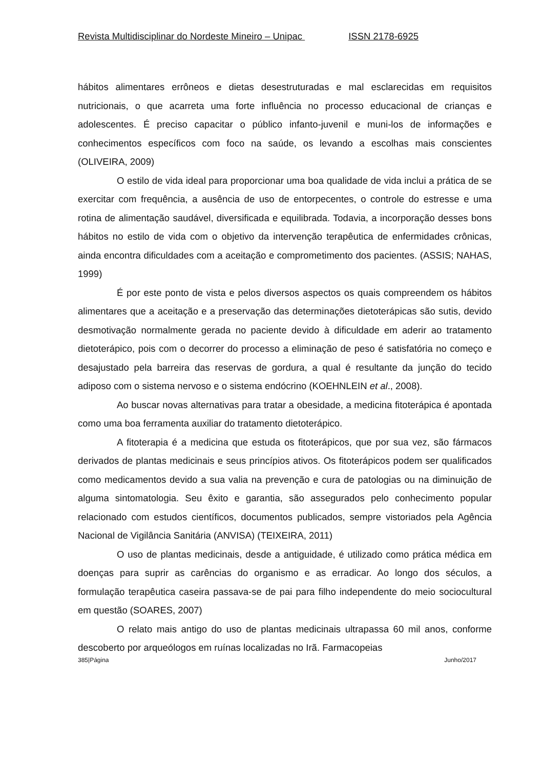Revista Multidisciplinar do Nordeste Mineiro – Unipac ISSN 2178-6925
hábitos alimentares errôneos e dietas desestruturadas e mal esclarecidas em requisitos nutricionais, o que acarreta uma forte influência no processo educacional de crianças e adolescentes. É preciso capacitar o público infanto-juvenil e muni-los de informações e conhecimentos específicos com foco na saúde, os levando a escolhas mais conscientes (OLIVEIRA, 2009)
O estilo de vida ideal para proporcionar uma boa qualidade de vida inclui a prática de se exercitar com frequência, a ausência de uso de entorpecentes, o controle do estresse e uma rotina de alimentação saudável, diversificada e equilibrada. Todavia, a incorporação desses bons hábitos no estilo de vida com o objetivo da intervenção terapêutica de enfermidades crônicas, ainda encontra dificuldades com a aceitação e comprometimento dos pacientes. (ASSIS; NAHAS, 1999)
É por este ponto de vista e pelos diversos aspectos os quais compreendem os hábitos alimentares que a aceitação e a preservação das determinações dietoterápicas são sutis, devido desmotivação normalmente gerada no paciente devido à dificuldade em aderir ao tratamento dietoterápico, pois com o decorrer do processo a eliminação de peso é satisfatória no começo e desajustado pela barreira das reservas de gordura, a qual é resultante da junção do tecido adiposo com o sistema nervoso e o sistema endócrino (KOEHNLEIN et al., 2008).
Ao buscar novas alternativas para tratar a obesidade, a medicina fitoterápica é apontada como uma boa ferramenta auxiliar do tratamento dietoterápico.
A fitoterapia é a medicina que estuda os fitoterápicos, que por sua vez, são fármacos derivados de plantas medicinais e seus princípios ativos. Os fitoterápicos podem ser qualificados como medicamentos devido a sua valia na prevenção e cura de patologias ou na diminuição de alguma sintomatologia. Seu êxito e garantia, são assegurados pelo conhecimento popular relacionado com estudos científicos, documentos publicados, sempre vistoriados pela Agência Nacional de Vigilância Sanitária (ANVISA) (TEIXEIRA, 2011)
O uso de plantas medicinais, desde a antiguidade, é utilizado como prática médica em doenças para suprir as carências do organismo e as erradicar. Ao longo dos séculos, a formulação terapêutica caseira passava-se de pai para filho independente do meio sociocultural em questão (SOARES, 2007)
O relato mais antigo do uso de plantas medicinais ultrapassa 60 mil anos, conforme descoberto por arqueólogos em ruínas localizadas no Irã. Farmacopeias
385|Página Junho/2017